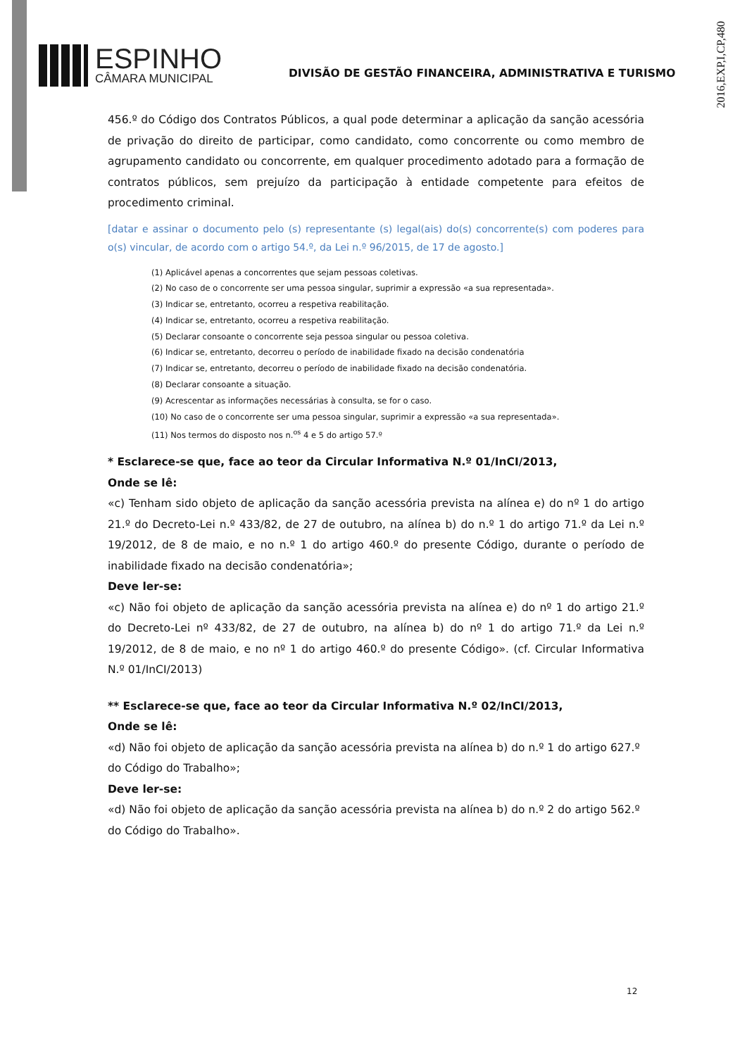2016,EXP,I,CP,480
ESPINHO
CÂMARA MUNICIPAL
DIVISÃO DE GESTÃO FINANCEIRA, ADMINISTRATIVA E TURISMO
456.º do Código dos Contratos Públicos, a qual pode determinar a aplicação da sanção acessória de privação do direito de participar, como candidato, como concorrente ou como membro de agrupamento candidato ou concorrente, em qualquer procedimento adotado para a formação de contratos públicos, sem prejuízo da participação à entidade competente para efeitos de procedimento criminal.
[datar e assinar o documento pelo (s) representante (s) legal(ais) do(s) concorrente(s) com poderes para o(s) vincular, de acordo com o artigo 54.º, da Lei n.º 96/2015, de 17 de agosto.]
(1) Aplicável apenas a concorrentes que sejam pessoas coletivas.
(2) No caso de o concorrente ser uma pessoa singular, suprimir a expressão «a sua representada».
(3) Indicar se, entretanto, ocorreu a respetiva reabilitação.
(4) Indicar se, entretanto, ocorreu a respetiva reabilitação.
(5) Declarar consoante o concorrente seja pessoa singular ou pessoa coletiva.
(6) Indicar se, entretanto, decorreu o período de inabilidade fixado na decisão condenatória
(7) Indicar se, entretanto, decorreu o período de inabilidade fixado na decisão condenatória.
(8) Declarar consoante a situação.
(9) Acrescentar as informações necessárias à consulta, se for o caso.
(10) No caso de o concorrente ser uma pessoa singular, suprimir a expressão «a sua representada».
(11) Nos termos do disposto nos n.<sup>os</sup> 4 e 5 do artigo 57.º
* Esclarece-se que, face ao teor da Circular Informativa N.º 01/InCI/2013,
Onde se lê:
«c) Tenham sido objeto de aplicação da sanção acessória prevista na alínea e) do nº 1 do artigo 21.º do Decreto-Lei n.º 433/82, de 27 de outubro, na alínea b) do n.º 1 do artigo 71.º da Lei n.º 19/2012, de 8 de maio, e no n.º 1 do artigo 460.º do presente Código, durante o período de inabilidade fixado na decisão condenatória»;
Deve ler-se:
«c) Não foi objeto de aplicação da sanção acessória prevista na alínea e) do nº 1 do artigo 21.º do Decreto-Lei nº 433/82, de 27 de outubro, na alínea b) do nº 1 do artigo 71.º da Lei n.º 19/2012, de 8 de maio, e no nº 1 do artigo 460.º do presente Código». (cf. Circular Informativa N.º 01/InCI/2013)
** Esclarece-se que, face ao teor da Circular Informativa N.º 02/InCI/2013,
Onde se lê:
«d) Não foi objeto de aplicação da sanção acessória prevista na alínea b) do n.º 1 do artigo 627.º do Código do Trabalho»;
Deve ler-se:
«d) Não foi objeto de aplicação da sanção acessória prevista na alínea b) do n.º 2 do artigo 562.º do Código do Trabalho».
12